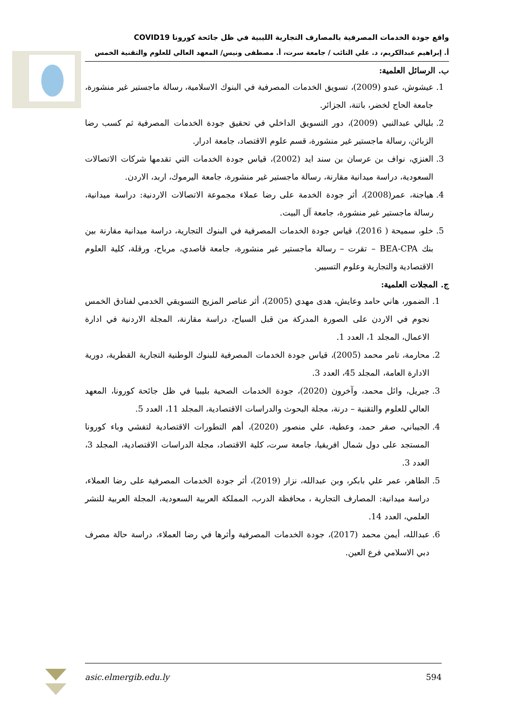واقع جودة الخدمات المصرفية بالمصارف التجارية الليبية في ظل جائحة كورونا COVID19
أ. إبراهيم عبدالكريم، د. علي التائب / جامعة سرت، أ. مصطفى ونيس/ المعهد العالي للعلوم والتقنية الخمس
ب. الرسائل العلمية:
1. عيشوش، عبدو (2009)، تسويق الخدمات المصرفية في البنوك الاسلامية، رسالة ماجستير غير منشورة، جامعة الحاج لخضر، باتنة، الجزائر.
2. بليالي عبدالنبي (2009)، دور التسويق الداخلي في تحقيق جودة الخدمات المصرفية ثم كسب رضا الزبائن، رسالة ماجستير غير منشورة، قسم علوم الاقتصاد، جامعة ادرار.
3. العنزي، نواف بن عرسان بن سند ايد (2002)، قياس جودة الخدمات التي تقدمها شركات الاتصالات السعودية، دراسة ميدانية مقارنة، رسالة ماجستير غير منشورة، جامعة اليرموك، اربد، الاردن.
4. هياجنة، عمر(2008)، أثر جودة الخدمة على رضا عملاء مجموعة الاتصالات الاردنية: دراسة ميدانية، رسالة ماجستير غير منشورة، جامعة آل البيت.
5. خلو، سميحة ( 2016)، قياس جودة الخدمات المصرفية في البنوك التجارية، دراسة ميدانية مقارنة بين بنك BEA-CPA – تقرت – رسالة ماجستير غير منشورة، جامعة قاصدي، مرباح، ورقلة، كلية العلوم الاقتصادية والتجارية وعلوم التسيير.
ج. المجلات العلمية:
1. الضمور، هاني حامد وعايش، هدى مهدي (2005)، أثر عناصر المزيج التسويقي الخدمي لفنادق الخمس نجوم في الاردن على الصورة المدركة من قبل السياح، دراسة مقارنة، المجلة الاردنية في ادارة الاعمال، المجلد 1، العدد 1.
2. محارمة، تامر محمد (2005)، قياس جودة الخدمات المصرفية للبنوك الوطنية التجارية القطرية، دورية الادارة العامة، المجلد 45، العدد 3.
3. جبريل، وائل محمد، وآخرون (2020)، جودة الخدمات الصحية بليبيا في ظل جائحة كورونا، المعهد العالي للعلوم والتقنية – درنة، مجلة البحوث والدراسات الاقتصادية، المجلد 11، العدد 5.
4. الجيباني، صقر حمد، وعطية، علي منصور (2020)، أهم التطورات الاقتصادية لتفشي وباء كورونا المستجد على دول شمال افريقيا، جامعة سرت، كلية الاقتصاد، مجلة الدراسات الاقتصادية، المجلد 3، العدد 3.
5. الطاهر، عمر علي بابكر، وبن عبدالله، نزار (2019)، أثر جودة الخدمات المصرفية على رضا العملاء، دراسة ميدانية: المصارف التجارية ، محافظة الدرب، المملكة العربية السعودية، المجلة العربية للنشر العلمي، العدد 14.
6. عبدالله، أيمن محمد (2017)، جودة الخدمات المصرفية وأثرها في رضا العملاء، دراسة حالة مصرف دبي الاسلامي فرع العين.
asic.elmergib.edu.ly 594